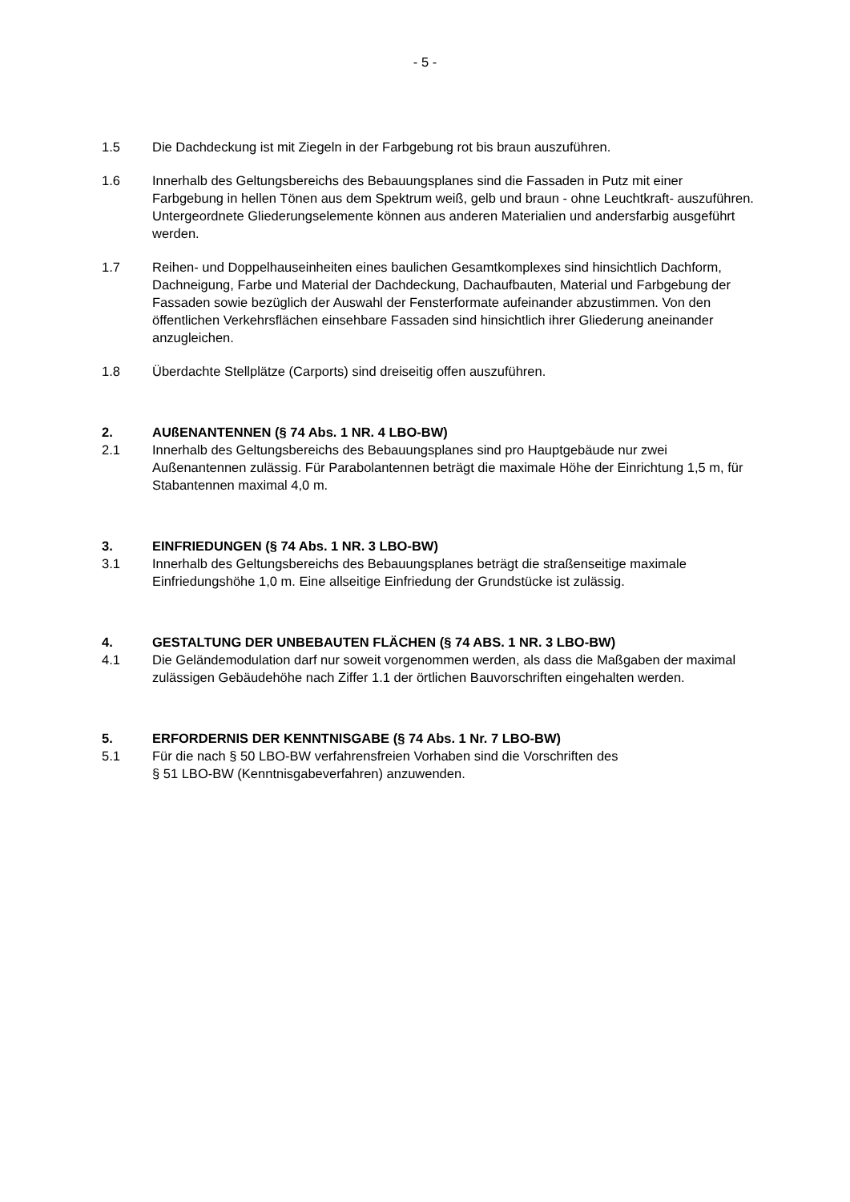- 5 -
1.5 Die Dachdeckung ist mit Ziegeln in der Farbgebung rot bis braun auszuführen.
1.6 Innerhalb des Geltungsbereichs des Bebauungsplanes sind die Fassaden in Putz mit einer Farbgebung in hellen Tönen aus dem Spektrum weiß, gelb und braun - ohne Leuchtkraft- auszuführen. Untergeordnete Gliederungselemente können aus anderen Materialien und andersfarbig ausgeführt werden.
1.7 Reihen- und Doppelhauseinheiten eines baulichen Gesamtkomplexes sind hinsichtlich Dachform, Dachneigung, Farbe und Material der Dachdeckung, Dachaufbauten, Material und Farbgebung der Fassaden sowie bezüglich der Auswahl der Fensterformate aufeinander abzustimmen. Von den öffentlichen Verkehrsflächen einsehbare Fassaden sind hinsichtlich ihrer Gliederung aneinander anzugleichen.
1.8 Überdachte Stellplätze (Carports) sind dreiseitig offen auszuführen.
2. AUßENANTENNEN (§ 74 Abs. 1 NR. 4 LBO-BW)
2.1 Innerhalb des Geltungsbereichs des Bebauungsplanes sind pro Hauptgebäude nur zwei Außenantennen zulässig. Für Parabolantennen beträgt die maximale Höhe der Einrichtung 1,5 m, für Stabantennen maximal 4,0 m.
3. EINFRIEDUNGEN (§ 74 Abs. 1 NR. 3 LBO-BW)
3.1 Innerhalb des Geltungsbereichs des Bebauungsplanes beträgt die straßenseitige maximale Einfriedungshöhe 1,0 m. Eine allseitige Einfriedung der Grundstücke ist zulässig.
4. GESTALTUNG DER UNBEBAUTEN FLÄCHEN (§ 74 ABS. 1 NR. 3 LBO-BW)
4.1 Die Geländemodulation darf nur soweit vorgenommen werden, als dass die Maßgaben der maximal zulässigen Gebäudehöhe nach Ziffer 1.1 der örtlichen Bauvorschriften eingehalten werden.
5. ERFORDERNIS DER KENNTNISGABE (§ 74 Abs. 1 Nr. 7 LBO-BW)
5.1 Für die nach § 50 LBO-BW verfahrensfreien Vorhaben sind die Vorschriften des
§ 51 LBO-BW (Kenntnisgabeverfahren) anzuwenden.